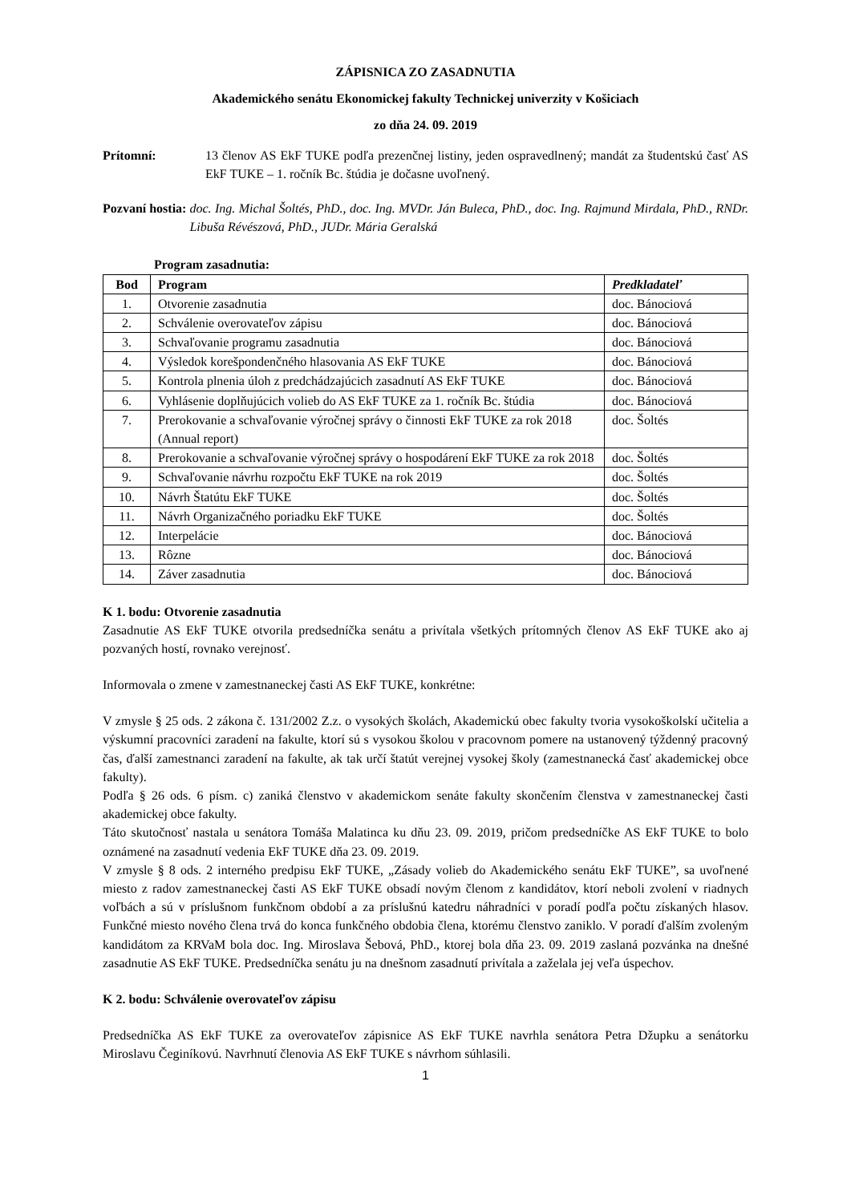ZÁPISNICA ZO ZASADNUTIA
Akademického senátu Ekonomickej fakulty Technickej univerzity v Košiciach
zo dňa 24. 09. 2019
Prítomní: 13 členov AS EkF TUKE podľa prezenčnej listiny, jeden ospravedlnený; mandát za študentskú časť AS EkF TUKE – 1. ročník Bc. štúdia je dočasne uvoľnený.
Pozvaní hostia: doc. Ing. Michal Šoltés, PhD., doc. Ing. MVDr. Ján Buleca, PhD., doc. Ing. Rajmund Mirdala, PhD., RNDr. Libuša Révészová, PhD., JUDr. Mária Geralská
Program zasadnutia:
| Bod | Program | Predkladateľ |
| --- | --- | --- |
| 1. | Otvorenie zasadnutia | doc. Bánociová |
| 2. | Schválenie overovateľov zápisu | doc. Bánociová |
| 3. | Schvaľovanie programu zasadnutia | doc. Bánociová |
| 4. | Výsledok korešpondenčného hlasovania AS EkF TUKE | doc. Bánociová |
| 5. | Kontrola plnenia úloh z predchádzajúcich zasadnutí AS EkF TUKE | doc. Bánociová |
| 6. | Vyhlásenie doplňujúcich volieb do AS EkF TUKE za 1. ročník Bc. štúdia | doc. Bánociová |
| 7. | Prerokovanie a schvaľovanie výročnej správy o činnosti EkF TUKE za rok 2018 (Annual report) | doc. Šoltés |
| 8. | Prerokovanie a schvaľovanie výročnej správy o hospodárení EkF TUKE za rok 2018 | doc. Šoltés |
| 9. | Schvaľovanie návrhu rozpočtu EkF TUKE na rok 2019 | doc. Šoltés |
| 10. | Návrh Štatútu EkF TUKE | doc. Šoltés |
| 11. | Návrh Organizačného poriadku EkF TUKE | doc. Šoltés |
| 12. | Interpelácie | doc. Bánociová |
| 13. | Rôzne | doc. Bánociová |
| 14. | Záver zasadnutia | doc. Bánociová |
K 1. bodu: Otvorenie zasadnutia
Zasadnutie AS EkF TUKE otvorila predsedníčka senátu a privítala všetkých prítomných členov AS EkF TUKE ako aj pozvaných hostí, rovnako verejnosť.
Informovala o zmene v zamestnaneckej časti AS EkF TUKE, konkrétne:
V zmysle § 25 ods. 2 zákona č. 131/2002 Z.z. o vysokých školách, Akademickú obec fakulty tvoria vysokoškolskí učitelia a výskumní pracovníci zaradení na fakulte, ktorí sú s vysokou školou v pracovnom pomere na ustanovený týždenný pracovný čas, ďalší zamestnanci zaradení na fakulte, ak tak určí štatút verejnej vysokej školy (zamestnanecká časť akademickej obce fakulty).
Podľa § 26 ods. 6 písm. c) zaniká členstvo v akademickom senáte fakulty skončením členstva v zamestnaneckej časti akademickej obce fakulty.
Táto skutočnosť nastala u senátora Tomáša Malatinca ku dňu 23. 09. 2019, pričom predsedníčke AS EkF TUKE to bolo oznámené na zasadnutí vedenia EkF TUKE dňa 23. 09. 2019.
V zmysle § 8 ods. 2 interného predpisu EkF TUKE, „Zásady volieb do Akademického senátu EkF TUKE”, sa uvoľnené miesto z radov zamestnaneckej časti AS EkF TUKE obsadí novým členom z kandidátov, ktorí neboli zvolení v riadnych voľbách a sú v príslušnom funkčnom období a za príslušnú katedru náhradníci v poradí podľa počtu získaných hlasov. Funkčné miesto nového člena trvá do konca funkčného obdobia člena, ktorému členstvo zaniklo. V poradí ďalším zvoleným kandidátom za KRVaM bola doc. Ing. Miroslava Šebová, PhD., ktorej bola dňa 23. 09. 2019 zaslaná pozvánka na dnešné zasadnutie AS EkF TUKE. Predsedníčka senátu ju na dnešnom zasadnutí privítala a zaželala jej veľa úspechov.
K 2. bodu: Schválenie overovateľov zápisu
Predsedníčka AS EkF TUKE za overovateľov zápisnice AS EkF TUKE navrhla senátora Petra Džupku a senátorku Miroslavu Čeginíkovú. Navrhnutí členovia AS EkF TUKE s návrhom súhlasili.
1